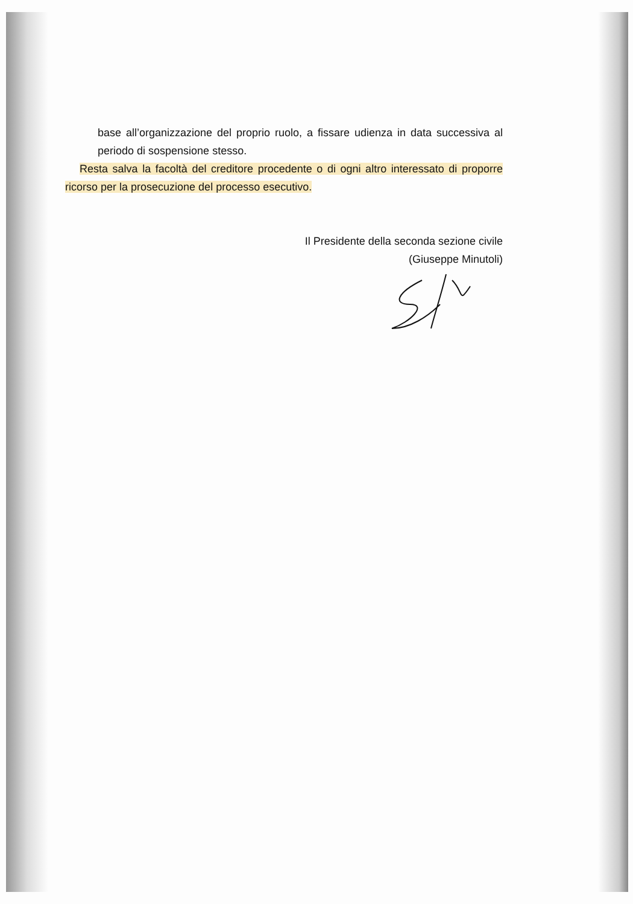base all’organizzazione del proprio ruolo, a fissare udienza in data successiva al periodo di sospensione stesso.
Resta salva la facoltà del creditore procedente o di ogni altro interessato di proporre ricorso per la prosecuzione del processo esecutivo.
Il Presidente della seconda sezione civile
(Giuseppe Minutoli)